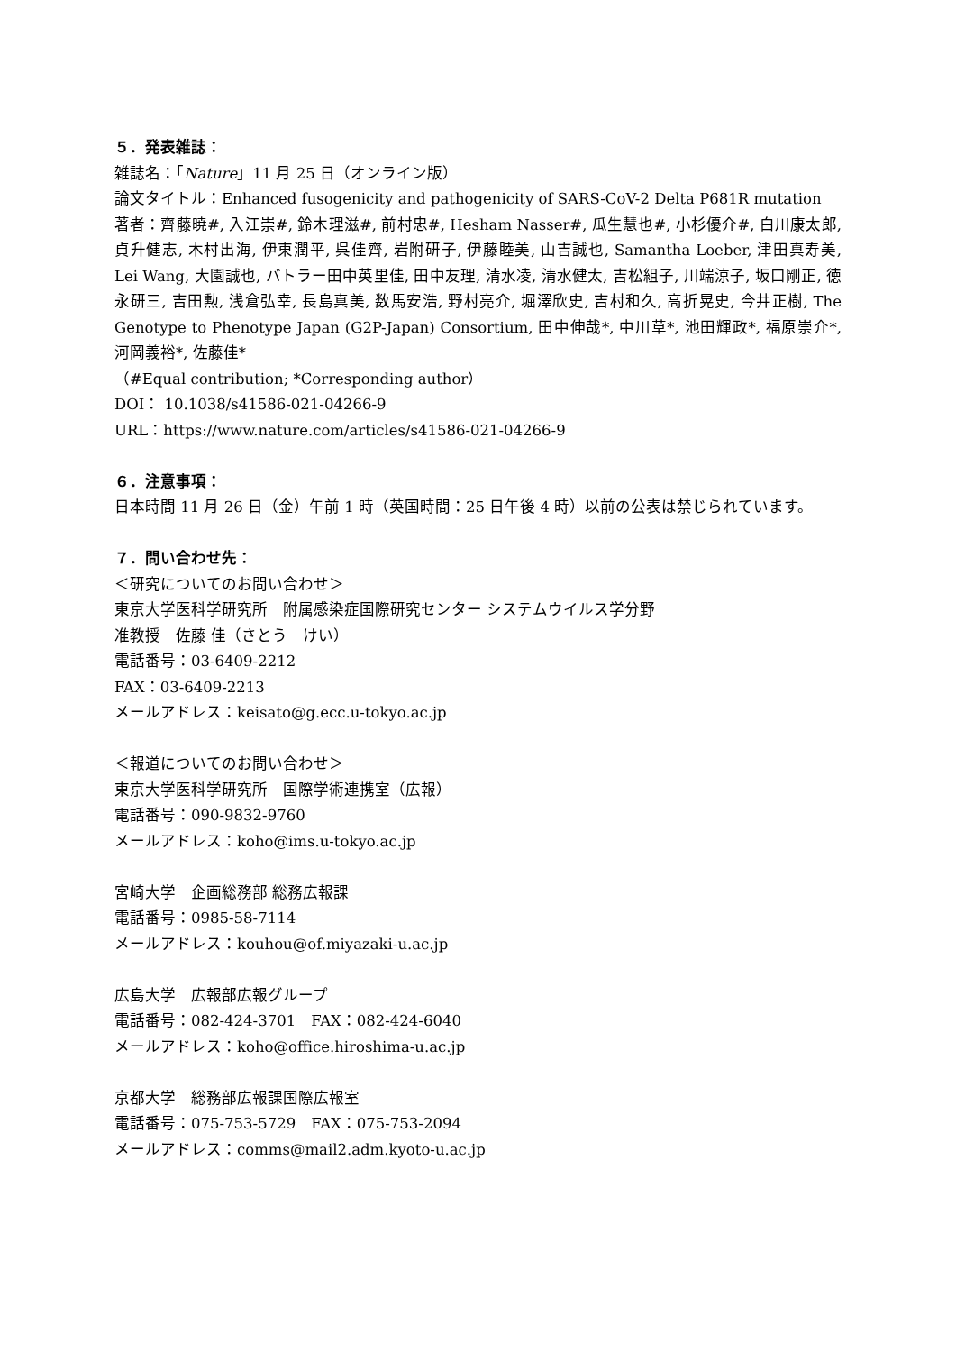５．発表雑誌：
雑誌名：「Nature」11 月 25 日（オンライン版）
論文タイトル：Enhanced fusogenicity and pathogenicity of SARS-CoV-2 Delta P681R mutation
著者：齊藤暁#, 入江崇#, 鈴木理滋#, 前村忠#, Hesham Nasser#, 瓜生慧也#, 小杉優介#, 白川康太郎, 貞升健志, 木村出海, 伊東潤平, 呉佳齊, 岩附研子, 伊藤睦美, 山吉誠也, Samantha Loeber, 津田真寿美, Lei Wang, 大園誠也, バトラー田中英里佳, 田中友理, 清水凌, 清水健太, 吉松組子, 川端涼子, 坂口剛正, 徳永研三, 吉田勲, 浅倉弘幸, 長島真美, 数馬安浩, 野村亮介, 堀澤欣史, 吉村和久, 高折晃史, 今井正樹, The Genotype to Phenotype Japan (G2P-Japan) Consortium, 田中伸哉*, 中川草*, 池田輝政*, 福原崇介*, 河岡義裕*, 佐藤佳*
（#Equal contribution; *Corresponding author）
DOI： 10.1038/s41586-021-04266-9
URL：https://www.nature.com/articles/s41586-021-04266-9
６．注意事項：
日本時間 11 月 26 日（金）午前 1 時（英国時間：25 日午後 4 時）以前の公表は禁じられています。
７．問い合わせ先：
＜研究についてのお問い合わせ＞
東京大学医科学研究所　附属感染症国際研究センター システムウイルス学分野
准教授　佐藤 佳（さとう　けい）
電話番号：03-6409-2212
FAX：03-6409-2213
メールアドレス：keisato@g.ecc.u-tokyo.ac.jp
＜報道についてのお問い合わせ＞
東京大学医科学研究所　国際学術連携室（広報）
電話番号：090-9832-9760
メールアドレス：koho@ims.u-tokyo.ac.jp
宮崎大学　企画総務部 総務広報課
電話番号：0985-58-7114
メールアドレス：kouhou@of.miyazaki-u.ac.jp
広島大学　広報部広報グループ
電話番号：082-424-3701　FAX：082-424-6040
メールアドレス：koho@office.hiroshima-u.ac.jp
京都大学　総務部広報課国際広報室
電話番号：075-753-5729　FAX：075-753-2094
メールアドレス：comms@mail2.adm.kyoto-u.ac.jp